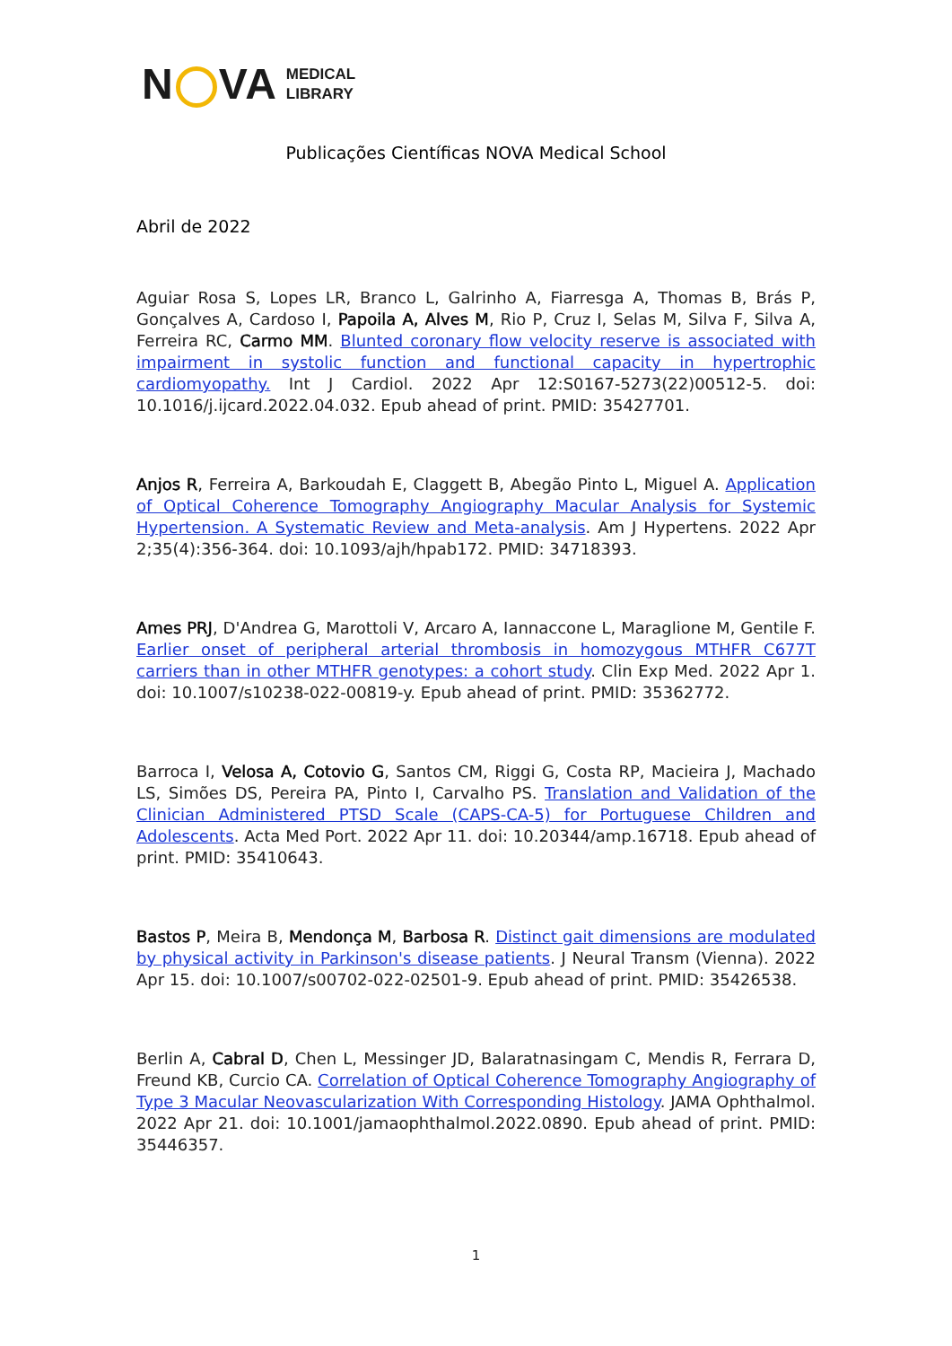N VA MEDICAL
LIBRARY
Publicações Científicas NOVA Medical School
Abril de 2022
Aguiar Rosa S, Lopes LR, Branco L, Galrinho A, Fiarresga A, Thomas B, Brás P, Gonçalves A, Cardoso I, Papoila A, Alves M, Rio P, Cruz I, Selas M, Silva F, Silva A, Ferreira RC, Carmo MM. Blunted coronary flow velocity reserve is associated with impairment in systolic function and functional capacity in hypertrophic cardiomyopathy. Int J Cardiol. 2022 Apr 12:S0167-5273(22)00512-5. doi: 10.1016/j.ijcard.2022.04.032. Epub ahead of print. PMID: 35427701.
Anjos R, Ferreira A, Barkoudah E, Claggett B, Abegão Pinto L, Miguel A. Application of Optical Coherence Tomography Angiography Macular Analysis for Systemic Hypertension. A Systematic Review and Meta-analysis. Am J Hypertens. 2022 Apr 2;35(4):356-364. doi: 10.1093/ajh/hpab172. PMID: 34718393.
Ames PRJ, D'Andrea G, Marottoli V, Arcaro A, Iannaccone L, Maraglione M, Gentile F. Earlier onset of peripheral arterial thrombosis in homozygous MTHFR C677T carriers than in other MTHFR genotypes: a cohort study. Clin Exp Med. 2022 Apr 1. doi: 10.1007/s10238-022-00819-y. Epub ahead of print. PMID: 35362772.
Barroca I, Velosa A, Cotovio G, Santos CM, Riggi G, Costa RP, Macieira J, Machado LS, Simões DS, Pereira PA, Pinto I, Carvalho PS. Translation and Validation of the Clinician Administered PTSD Scale (CAPS-CA-5) for Portuguese Children and Adolescents. Acta Med Port. 2022 Apr 11. doi: 10.20344/amp.16718. Epub ahead of print. PMID: 35410643.
Bastos P, Meira B, Mendonça M, Barbosa R. Distinct gait dimensions are modulated by physical activity in Parkinson's disease patients. J Neural Transm (Vienna). 2022 Apr 15. doi: 10.1007/s00702-022-02501-9. Epub ahead of print. PMID: 35426538.
Berlin A, Cabral D, Chen L, Messinger JD, Balaratnasingam C, Mendis R, Ferrara D, Freund KB, Curcio CA. Correlation of Optical Coherence Tomography Angiography of Type 3 Macular Neovascularization With Corresponding Histology. JAMA Ophthalmol. 2022 Apr 21. doi: 10.1001/jamaophthalmol.2022.0890. Epub ahead of print. PMID: 35446357.
1